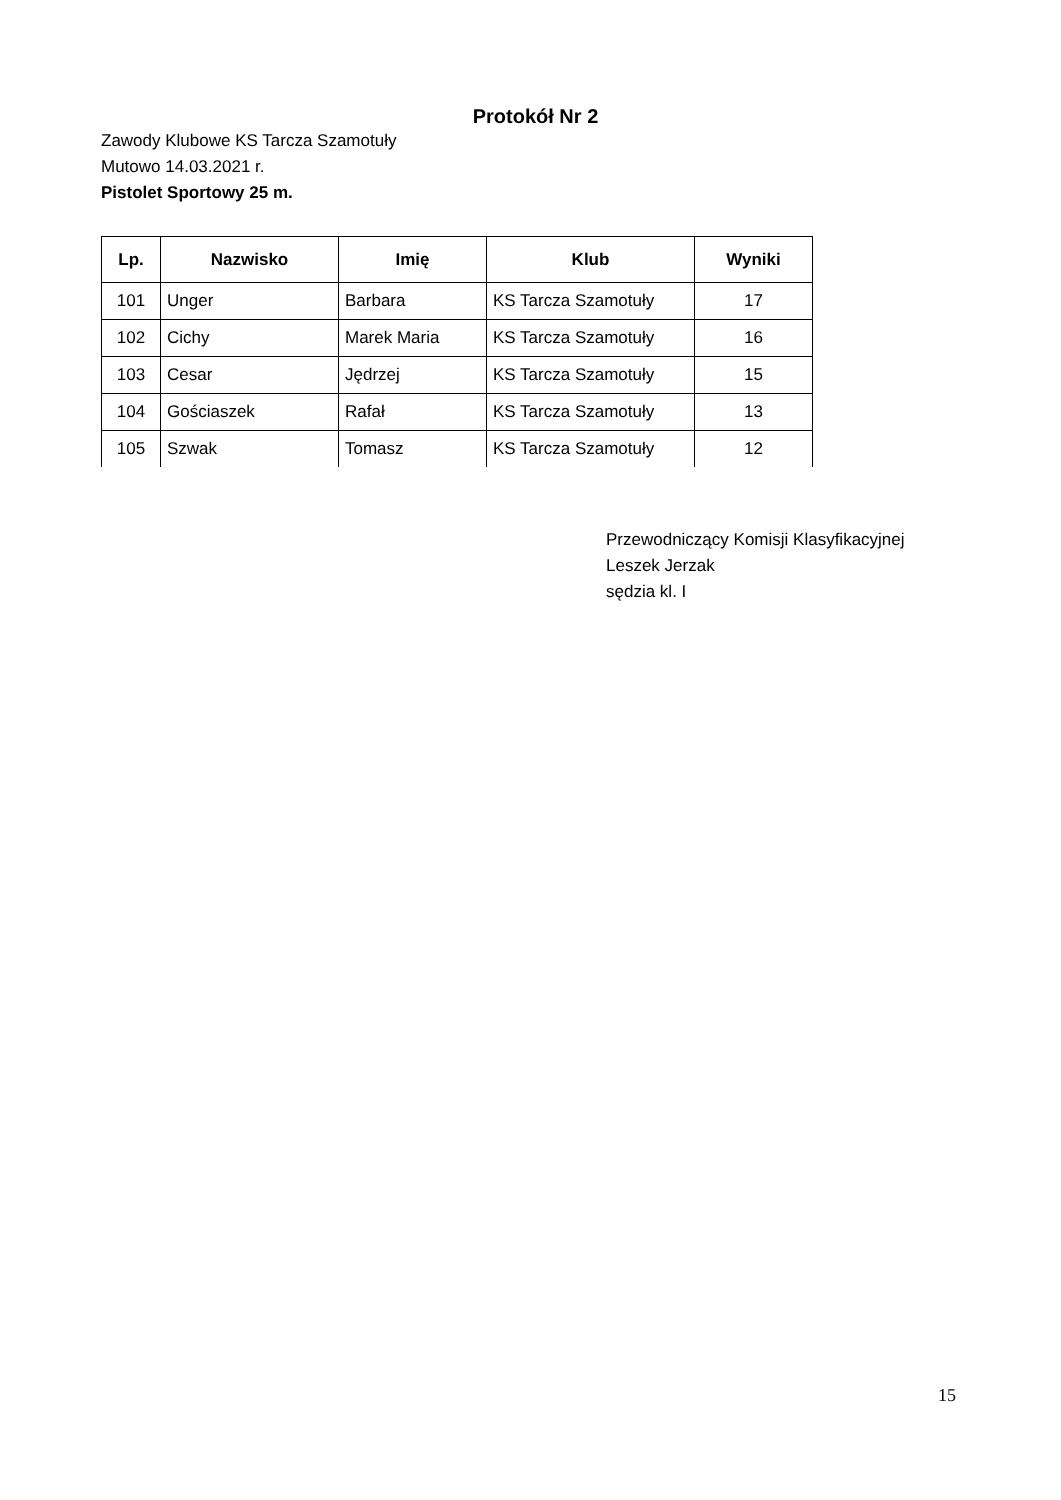Protokół Nr 2
Zawody Klubowe KS Tarcza Szamotuły
Mutowo 14.03.2021 r.
Pistolet Sportowy 25 m.
| Lp. | Nazwisko | Imię | Klub | Wyniki |
| --- | --- | --- | --- | --- |
| 101 | Unger | Barbara | KS Tarcza Szamotuły | 17 |
| 102 | Cichy | Marek Maria | KS Tarcza Szamotuły | 16 |
| 103 | Cesar | Jędrzej | KS Tarcza Szamotuły | 15 |
| 104 | Gościaszek | Rafał | KS Tarcza Szamotuły | 13 |
| 105 | Szwak | Tomasz | KS Tarcza Szamotuły | 12 |
Przewodniczący Komisji Klasyfikacyjnej
Leszek Jerzak
sędzia kl. I
15